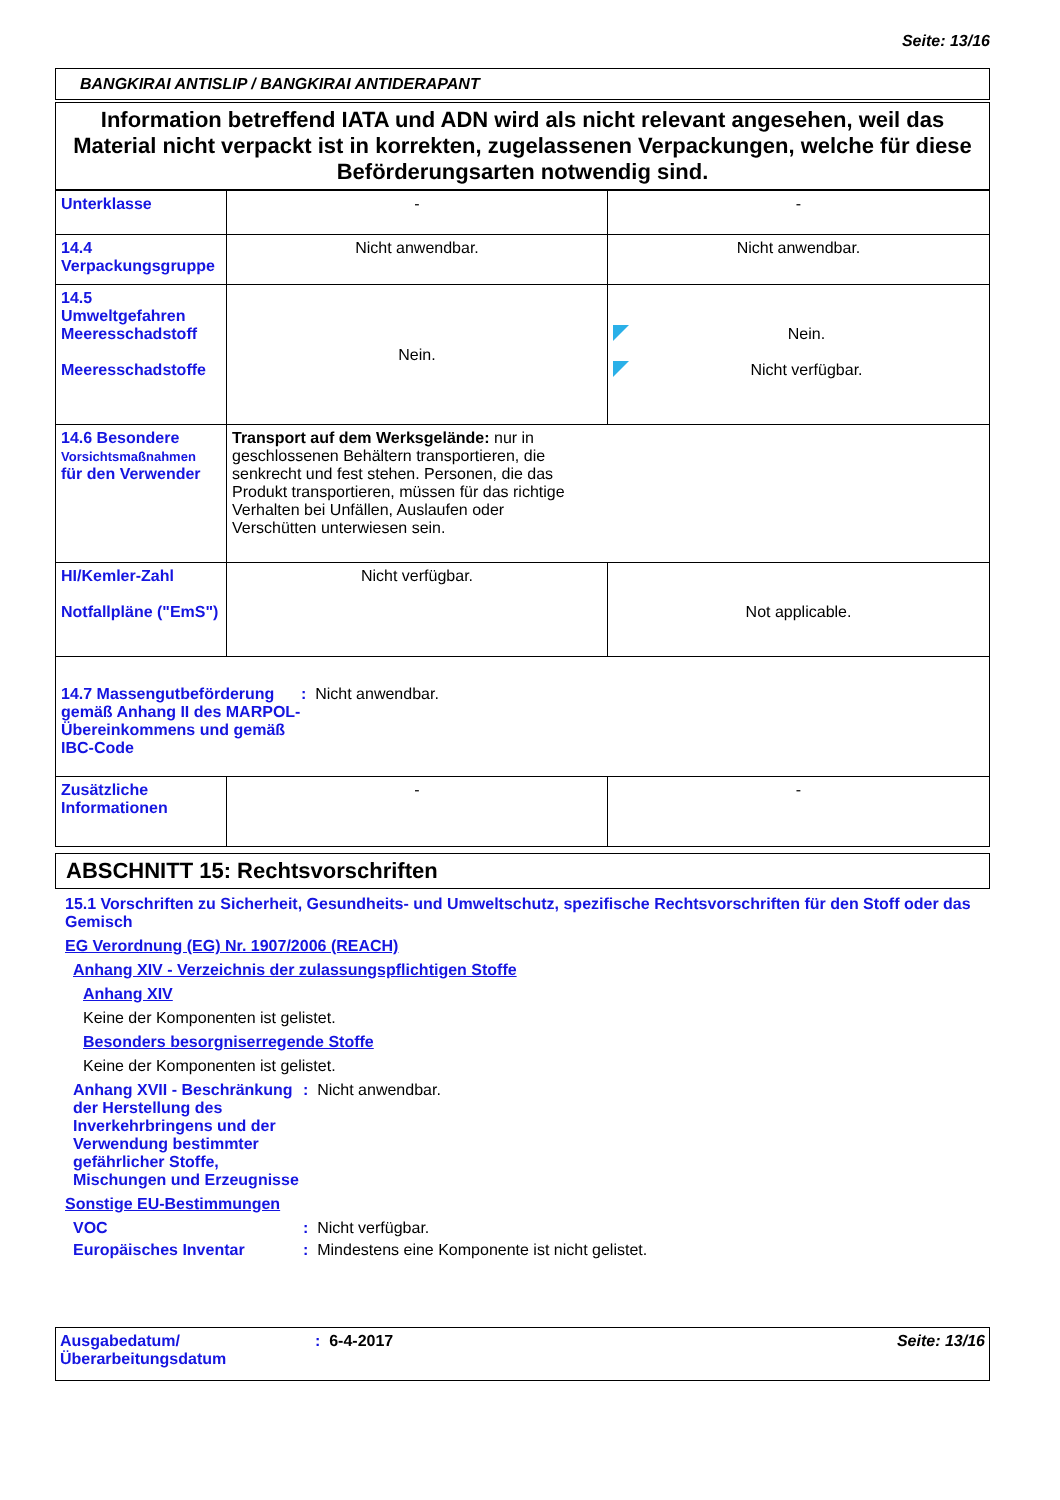Seite: 13/16
BANGKIRAI ANTISLIP / BANGKIRAI ANTIDERAPANT
Information betreffend IATA und ADN wird als nicht relevant angesehen, weil das Material nicht verpackt ist in korrekten, zugelassenen Verpackungen, welche für diese Beförderungsarten notwendig sind.
| Unterklasse | - | - |
| 14.4 Verpackungsgruppe | Nicht anwendbar. | Nicht anwendbar. |
| 14.5 Umweltgefahren Meeresschadstoff Meeresschadstoffe | Nein. | Nein. Nicht verfügbar. |
| 14.6 Besondere Vorsichtsmaßnahmen für den Verwender | Transport auf dem Werksgelände: nur in geschlossenen Behältern transportieren, die senkrecht und fest stehen. Personen, die das Produkt transportieren, müssen für das richtige Verhalten bei Unfällen, Auslaufen oder Verschütten unterwiesen sein. | |
| HI/Kemler-Zahl Notfallpläne ("EmS") | Nicht verfügbar. | Not applicable. |
| 14.7 Massengutbeförderung gemäß Anhang II des MARPOL-Übereinkommens und gemäß IBC-Code : Nicht anwendbar. | | |
| Zusätzliche Informationen | - | - |
ABSCHNITT 15: Rechtsvorschriften
15.1 Vorschriften zu Sicherheit, Gesundheits- und Umweltschutz, spezifische Rechtsvorschriften für den Stoff oder das Gemisch
EG Verordnung (EG) Nr. 1907/2006 (REACH)
Anhang XIV - Verzeichnis der zulassungspflichtigen Stoffe
Anhang XIV
Keine der Komponenten ist gelistet.
Besonders besorgniserregende Stoffe
Keine der Komponenten ist gelistet.
Anhang XVII - Beschränkung der Herstellung des Inverkehrbringens und der Verwendung bestimmter gefährlicher Stoffe, Mischungen und Erzeugnisse
: Nicht anwendbar.
Sonstige EU-Bestimmungen
VOC : Nicht verfügbar.
Europäisches Inventar : Mindestens eine Komponente ist nicht gelistet.
Ausgabedatum/
Überarbeitungsdatum
: 6-4-2017 Seite: 13/16